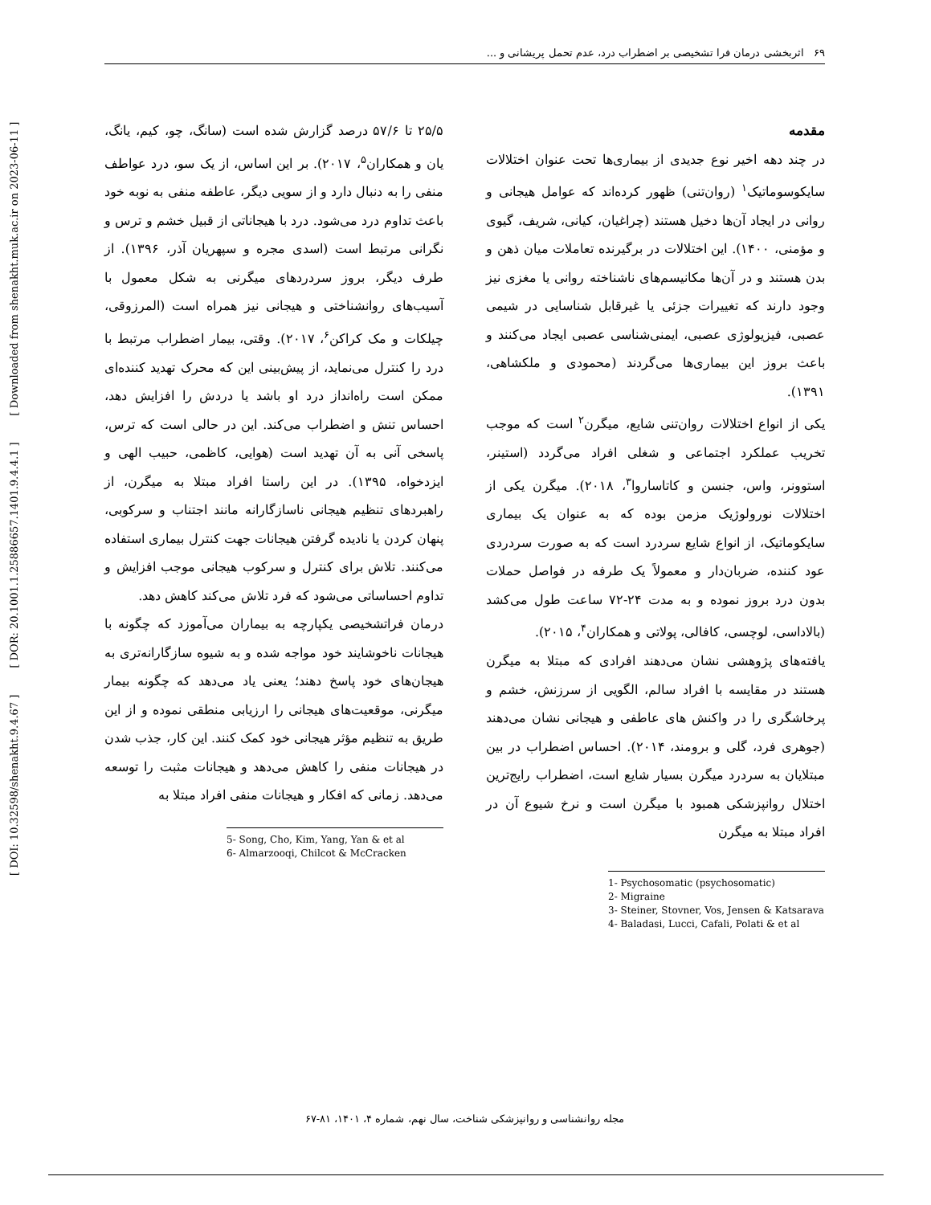[ DOI: 10.32598/shenakht.9.4.67 ] [ DOR: 20.1001.1.25886657.1401.9.4.4.1 ] [ Downloaded from shenakht.muk.ac.ir on 2023-06-11 ]
۶۹ اثربخشی درمان فرا تشخیصی بر اضطراب درد، عدم تحمل پریشانی و ...
مقدمه
در چند دهه اخیر نوع جدیدی از بیماری‌ها تحت عنوان اختلالات سایکوسوماتیک<sup>۱</sup> (روان‌تنی) ظهور کرده‌اند که عوامل هیجانی و روانی در ایجاد آن‌ها دخیل هستند (چراغیان، کیانی، شریف، گیوی و مؤمنی، ۱۴۰۰). این اختلالات در برگیرنده تعاملات میان ذهن و بدن هستند و در آن‌ها مکانیسم‌های ناشناخته روانی یا مغزی نیز وجود دارند که تغییرات جزئی یا غیرقابل شناسایی در شیمی عصبی، فیزیولوژی عصبی، ایمنی‌شناسی عصبی ایجاد می‌کنند و باعث بروز این بیماری‌ها می‌گردند (محمودی و ملکشاهی، ۱۳۹۱).
یکی از انواع اختلالات روان‌تنی شایع، میگرن<sup>۲</sup> است که موجب تخریب عملکرد اجتماعی و شغلی افراد می‌گردد (استینر، استوونر، واس، جنسن و کاتاساروا<sup>۳</sup>، ۲۰۱۸). میگرن یکی از اختلالات نورولوژیک مزمن بوده که به عنوان یک بیماری سایکوماتیک، از انواع شایع سردرد است که به صورت سردردی عود کننده، ضربان‌دار و معمولاً یک طرفه در فواصل حملات بدون درد بروز نموده و به مدت ۲۴-۷۲ ساعت طول می‌کشد (بالاداسی، لوچسی، کافالی، پولاتی و همکاران<sup>۴</sup>، ۲۰۱۵).
یافته‌های پژوهشی نشان می‌دهند افرادی که مبتلا به میگرن هستند در مقایسه با افراد سالم، الگویی از سرزنش، خشم و پرخاشگری را در واکنش های عاطفی و هیجانی نشان می‌دهند (جوهری فرد، گلی و برومند، ۲۰۱۴). احساس اضطراب در بین مبتلایان به سردرد میگرن بسیار شایع است، اضطراب رایج‌ترین اختلال روانپزشکی همبود با میگرن است و نرخ شیوع آن در افراد مبتلا به میگرن
1- Psychosomatic (psychosomatic)
2- Migraine
3- Steiner, Stovner, Vos, Jensen & Katsarava
4- Baladasi, Lucci, Cafali, Polati & et al
۲۵/۵ تا ۵۷/۶ درصد گزارش شده است (سانگ، چو، کیم، یانگ، یان و همکاران<sup>۵</sup>، ۲۰۱۷). بر این اساس، از یک سو، درد عواطف منفی را به دنبال دارد و از سویی دیگر، عاطفه منفی به نوبه خود باعث تداوم درد می‌شود. درد با هیجاناتی از قبیل خشم و ترس و نگرانی مرتبط است (اسدی مجره و سپهریان آذر، ۱۳۹۶). از طرف دیگر، بروز سردردهای میگرنی به شکل معمول با آسیب‌های روانشناختی و هیجانی نیز همراه است (المرزوقی، چیلکات و مک کراکن<sup>۶</sup>، ۲۰۱۷). وقتی، بیمار اضطراب مرتبط با درد را کنترل می‌نماید، از پیش‌بینی این که محرک تهدید کننده‌ای ممکن است راه‌انداز درد او باشد یا دردش را افزایش دهد، احساس تنش و اضطراب می‌کند. این در حالی است که ترس، پاسخی آنی به آن تهدید است (هوایی، کاظمی، حبیب الهی و ایزدخواه، ۱۳۹۵). در این راستا افراد مبتلا به میگرن، از راهبردهای تنظیم هیجانی ناسازگارانه مانند اجتناب و سرکوبی، پنهان کردن یا نادیده گرفتن هیجانات جهت کنترل بیماری استفاده می‌کنند. تلاش برای کنترل و سرکوب هیجانی موجب افزایش و تداوم احساساتی می‌شود که فرد تلاش می‌کند کاهش دهد.
درمان فراتشخیصی یکپارچه به بیماران می‌آموزد که چگونه با هیجانات ناخوشایند خود مواجه شده و به شیوه سازگارانه‌تری به هیجان‌های خود پاسخ دهند؛ یعنی یاد می‌دهد که چگونه بیمار میگرنی، موقعیت‌های هیجانی را ارزیابی منطقی نموده و از این طریق به تنظیم مؤثر هیجانی خود کمک کنند. این کار، جذب شدن در هیجانات منفی را کاهش می‌دهد و هیجانات مثبت را توسعه می‌دهد. زمانی که افکار و هیجانات منفی افراد مبتلا به
5- Song, Cho, Kim, Yang, Yan & et al
6- Almarzooqi, Chilcot & McCracken
مجله روانشناسی و روانپزشکی شناخت، سال نهم، شماره ۴، ۱۴۰۱، ۸۱-۶۷